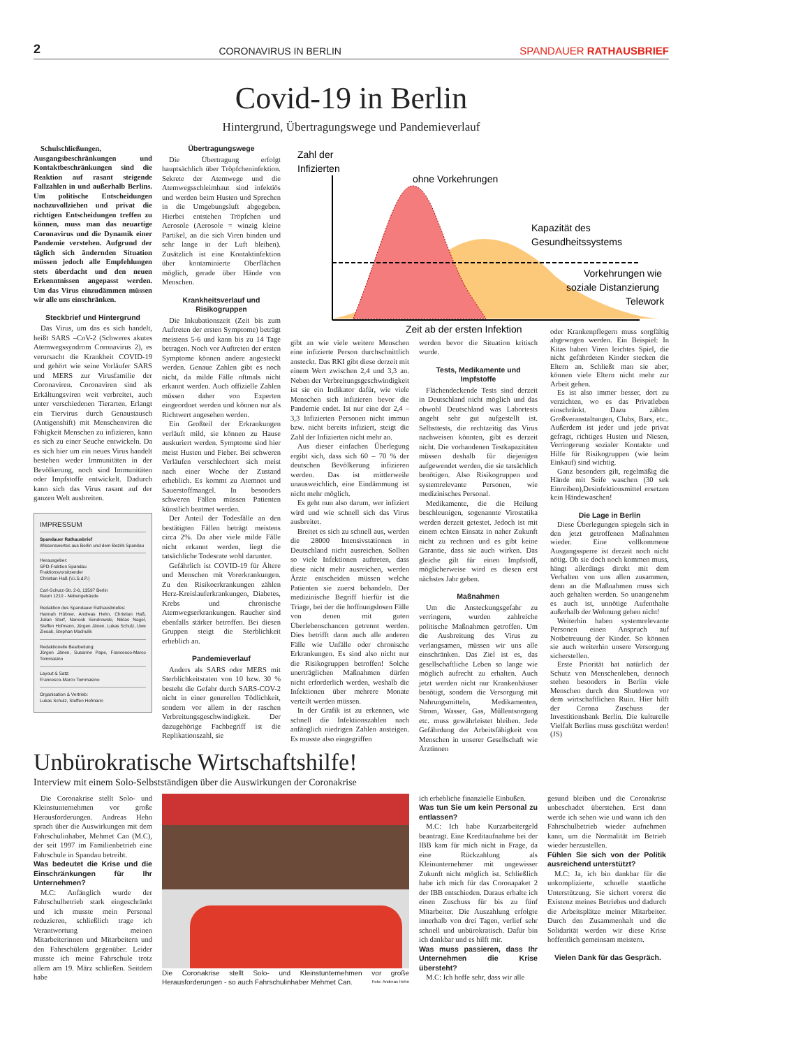2 CORONAVIRUS IN BERLIN SPANDAUER RATHAUSBRIEF
Covid-19 in Berlin
Hintergrund, Übertragungswege und Pandemieverlauf
Schulschließungen, Ausgangsbeschränkungen und Kontaktbeschränkungen sind die Reaktion auf rasant steigende Fallzahlen in und außerhalb Berlins. Um politische Entscheidungen nachzuvollziehen und privat die richtigen Entscheidungen treffen zu können, muss man das neuartige Coronavirus und die Dynamik einer Pandemie verstehen. Aufgrund der täglich sich ändernden Situation müssen jedoch alle Empfehlungen stets überdacht und den neuen Erkenntnissen angepasst werden. Um das Virus einzudämmen müssen wir alle uns einschränken.
Steckbrief und Hintergrund
Das Virus, um das es sich handelt, heißt SARS –CoV-2 (Schweres akutes Atemwegssyndrom Coronavirus 2), es verursacht die Krankheit COVID-19 und gehört wie seine Vorläufer SARS und MERS zur Virusfamilie der Coronaviren. Coronaviren sind als Erkältungsviren weit verbreitet, auch unter verschiedenen Tierarten. Erlangt ein Tiervirus durch Genaustausch (Antigenshift) mit Menschenviren die Fähigkeit Menschen zu infizieren, kann es sich zu einer Seuche entwickeln. Da es sich hier um ein neues Virus handelt bestehen weder Immunitäten in der Bevölkerung, noch sind Immunitäten oder Impfstoffe entwickelt. Dadurch kann sich das Virus rasant auf der ganzen Welt ausbreiten.
IMPRESSUM
Spandauer Rathausbrief
Wissenswertes aus Berlin und dem Bezirk Spandau
Herausgeber:
SPD-Fraktion Spandau
Fraktionsvorsitzender
Christian Haß (V.i.S.d.P.)
Carl-Schurz-Str. 2-6, 13597 Berlin
Raum 1210 - Nebengebäude
Redaktion des Spandauer Rathausbriefes:
Hannah Hübner, Andreas Hehn, Christian Haß, Julian Sterf, Nanook Sendrowski, Niklas Nagel, Steffen Hofmann, Jürgen Jänen, Lukas Schulz, Uwe Ziesak, Stephan Machulik
Redaktionelle Bearbeitung:
Jürgen Jänen, Susanne Pape, Francesco-Marco Tommasino
Layout & Satz:
Francesco-Marco Tommasino
Organisation & Vertrieb:
Lukas Schulz, Steffen Hofmann
Übertragungswege
Die Übertragung erfolgt hauptsächlich über Tröpfcheninfektion. Sekrete der Atemwege und die Atemwegsschleimhaut sind infektiös und werden beim Husten und Sprechen in die Umgebungsluft abgegeben. Hierbei entstehen Tröpfchen und Aerosole (Aerosole = winzig kleine Partikel, an die sich Viren binden und sehr lange in der Luft bleiben). Zusätzlich ist eine Kontaktinfektion über kontaminierte Oberflächen möglich, gerade über Hände von Menschen.
Krankheitsverlauf und Risikogruppen
Die Inkubationszeit (Zeit bis zum Auftreten der ersten Symptome) beträgt meistens 5-6 und kann bis zu 14 Tage betragen. Noch vor Auftreten der ersten Symptome können andere angesteckt werden. Genaue Zahlen gibt es noch nicht, da milde Fälle oftmals nicht erkannt werden. Auch offizielle Zahlen müssen daher von Experten eingeordnet werden und können nur als Richtwert angesehen werden.
Ein Großteil der Erkrankungen verläuft mild, sie können zu Hause auskuriert werden. Symptome sind hier meist Husten und Fieber. Bei schweren Verläufen verschlechtert sich meist nach einer Woche der Zustand erheblich. Es kommt zu Atemnot und Sauerstoffmangel. In besonders schweren Fällen müssen Patienten künstlich beatmet werden.
Der Anteil der Todesfälle an den bestätigten Fällen beträgt meistens circa 2%. Da aber viele milde Fälle nicht erkannt werden, liegt die tatsächliche Todesrate wohl darunter.
Gefährlich ist COVID-19 für Ältere und Menschen mit Vorerkrankungen. Zu den Risikoerkrankungen zählen Herz-Kreislauferkrankungen, Diabetes, Krebs und chronische Atemwegserkrankungen. Raucher sind ebenfalls stärker betroffen. Bei diesen Gruppen steigt die Sterblichkeit erheblich an.
Pandemieverlauf
Anders als SARS oder MERS mit Sterblichkeitsraten von 10 bzw. 30 % besteht die Gefahr durch SARS-COV-2 nicht in einer generellen Tödlichkeit, sondern vor allem in der raschen Verbreitungsgeschwindigkeit. Der dazugehörige Fachbegriff ist die Replikationszahl, sie
Zahl der
Infizierten
ohne Vorkehrungen
Kapazität des
Gesundheitssystems
Vorkehrungen wie
soziale Distanzierung
Telework
Zeit ab der ersten Infektion
gibt an wie viele weitere Menschen eine infizierte Person durchschnittlich ansteckt. Das RKI gibt diese derzeit mit einem Wert zwischen 2,4 und 3,3 an. Neben der Verbreitungsgeschwindigkeit ist sie ein Indikator dafür, wie viele Menschen sich infizieren bevor die Pandemie endet. Ist nur eine der 2,4 – 3,3 Infizierten Personen nicht immun bzw. nicht bereits infiziert, steigt die Zahl der Infizierten nicht mehr an.
Aus dieser einfachen Überlegung ergibt sich, dass sich 60 – 70 % der deutschen Bevölkerung infizieren werden. Das ist mittlerweile unausweichlich, eine Eindämmung ist nicht mehr möglich.
Es geht nun also darum, wer infiziert wird und wie schnell sich das Virus ausbreitet.
Breitet es sich zu schnell aus, werden die 28000 Intensivstationen in Deutschland nicht ausreichen. Sollten so viele Infektionen auftreten, dass diese nicht mehr ausreichen, werden Ärzte entscheiden müssen welche Patienten sie zuerst behandeln. Der medizinische Begriff hierfür ist die Triage, bei der die hoffnungslosen Fälle von denen mit guten Überlebenschancen getrennt werden. Dies betrifft dann auch alle anderen Fälle wie Unfälle oder chronische Erkrankungen. Es sind also nicht nur die Risikogruppen betroffen! Solche unerträglichen Maßnahmen dürfen nicht erforderlich werden, weshalb die Infektionen über mehrere Monate verteilt werden müssen.
In der Grafik ist zu erkennen, wie schnell die Infektionszahlen nach anfänglich niedrigen Zahlen ansteigen. Es musste also eingegriffen
werden bevor die Situation kritisch wurde.
Tests, Medikamente und Impfstoffe
Flächendeckende Tests sind derzeit in Deutschland nicht möglich und das obwohl Deutschland was Labortests angeht sehr gut aufgestellt ist. Selbsttests, die rechtzeitig das Virus nachweisen könnten, gibt es derzeit nicht. Die vorhandenen Testkapazitäten müssen deshalb für diejenigen aufgewendet werden, die sie tatsächlich benötigen. Also Risikogruppen und systemrelevante Personen, wie medizinisches Personal.
Medikamente, die die Heilung beschleunigen, sogenannte Virostatika werden derzeit getestet. Jedoch ist mit einem echten Einsatz in naher Zukunft nicht zu rechnen und es gibt keine Garantie, dass sie auch wirken. Das gleiche gilt für einen Impfstoff, möglicherweise wird es diesen erst nächstes Jahr geben.
Maßnahmen
Um die Ansteckungsgefahr zu verringern, wurden zahlreiche politische Maßnahmen getroffen. Um die Ausbreitung des Virus zu verlangsamen, müssen wir uns alle einschränken. Das Ziel ist es, das gesellschaftliche Leben so lange wie möglich aufrecht zu erhalten. Auch jetzt werden nicht nur Krankenhäuser benötigt, sondern die Versorgung mit Nahrungsmitteln, Medikamenten, Strom, Wasser, Gas, Müllentsorgung etc. muss gewährleistet bleiben. Jede Gefährdung der Arbeitsfähigkeit von Menschen in unserer Gesellschaft wie Ärztinnen
oder Krankenpflegern muss sorgfältig abgewogen werden. Ein Beispiel: In Kitas haben Viren leichtes Spiel, die nicht gefährdeten Kinder stecken die Eltern an. Schließt man sie aber, können viele Eltern nicht mehr zur Arbeit gehen.
Es ist also immer besser, dort zu verzichten, wo es das Privatleben einschränkt. Dazu zählen Großveranstaltungen, Clubs, Bars, etc.. Außerdem ist jeder und jede privat gefragt, richtiges Husten und Niesen, Verringerung sozialer Kontakte und Hilfe für Risikogruppen (wie beim Einkauf) sind wichtig.
Ganz besonders gilt, regelmäßig die Hände mit Seife waschen (30 sek Einreiben),Desinfektionsmittel ersetzen kein Händewaschen!
Die Lage in Berlin
Diese Überlegungen spiegeln sich in den jetzt getroffenen Maßnahmen wieder. Eine vollkommene Ausgangssperre ist derzeit noch nicht nötig. Ob sie doch noch kommen muss, hängt allerdings direkt mit dem Verhalten von uns allen zusammen, denn an die Maßnahmen muss sich auch gehalten werden. So unangenehm es auch ist, unnötige Aufenthalte außerhalb der Wohnung gehen nicht!
Weiterhin haben systemrelevante Personen einen Anspruch auf Notbetreuung der Kinder. So können sie auch weiterhin unsere Versorgung sicherstellen.
Erste Priorität hat natürlich der Schutz von Menschenleben, dennoch stehen besonders in Berlin viele Menschen durch den Shutdown vor dem wirtschaftlichen Ruin. Hier hilft der Corona Zuschuss der Investitionsbank Berlin. Die kulturelle Vielfalt Berlins muss geschützt werden! (JS)
Unbürokratische Wirtschaftshilfe!
Interview mit einem Solo-Selbstständigen über die Auswirkungen der Coronakrise
Die Coronakrise stellt Solo- und Kleinstunternehmen vor große Herausforderungen. Andreas Hehn sprach über die Auswirkungen mit dem Fahrschulinhaber, Mehmet Can (M.C), der seit 1997 im Familienbetrieb eine Fahrschule in Spandau betreibt.
Was bedeutet die Krise und die Einschränkungen für Ihr Unternehmen?
M.C: Anfänglich wurde der Fahrschulbetrieb stark eingeschränkt und ich musste mein Personal reduzieren, schließlich trage ich Verantwortung meinen Mitarbeiterinnen und Mitarbeitern und den Fahrschülern gegenüber. Leider musste ich meine Fahrschule trotz allem am 19. März schließen. Seitdem habe
Die Coronakrise stellt Solo- und Kleinstunternehmen vor große Herausforderungen - so auch Fahrschulinhaber Mehmet Can. Foto: Andreas Hehn
ich erhebliche finanzielle Einbußen.
Was tun Sie um kein Personal zu entlassen?
M.C: Ich habe Kurzarbeitergeld beantragt. Eine Kreditaufnahme bei der IBB kam für mich nicht in Frage, da eine Rückzahlung als Kleinunternehmer mit ungewisser Zukunft nicht möglich ist. Schließlich habe ich mich für das Coronapaket 2 der IBB entschieden. Daraus erhalte ich einen Zuschuss für bis zu fünf Mitarbeiter. Die Auszahlung erfolgte innerhalb von drei Tagen, verlief sehr schnell und unbürokratisch. Dafür bin ich dankbar und es hilft mir.
Was muss passieren, dass Ihr Unternehmen die Krise übersteht?
M.C: Ich hoffe sehr, dass wir alle
gesund bleiben und die Coronakrise unbeschadet überstehen. Erst dann werde ich sehen wie und wann ich den Fahrschulbetrieb wieder aufnehmen kann, um die Normalität im Betrieb wieder herzustellen.
Fühlen Sie sich von der Politik ausreichend unterstützt?
M.C: Ja, ich bin dankbar für die unkomplizierte, schnelle staatliche Unterstützung. Sie sichert vorerst die Existenz meines Betriebes und dadurch die Arbeitsplätze meiner Mitarbeiter. Durch den Zusammenhalt und die Solidarität werden wir diese Krise hoffentlich gemeinsam meistern.
Vielen Dank für das Gespräch.